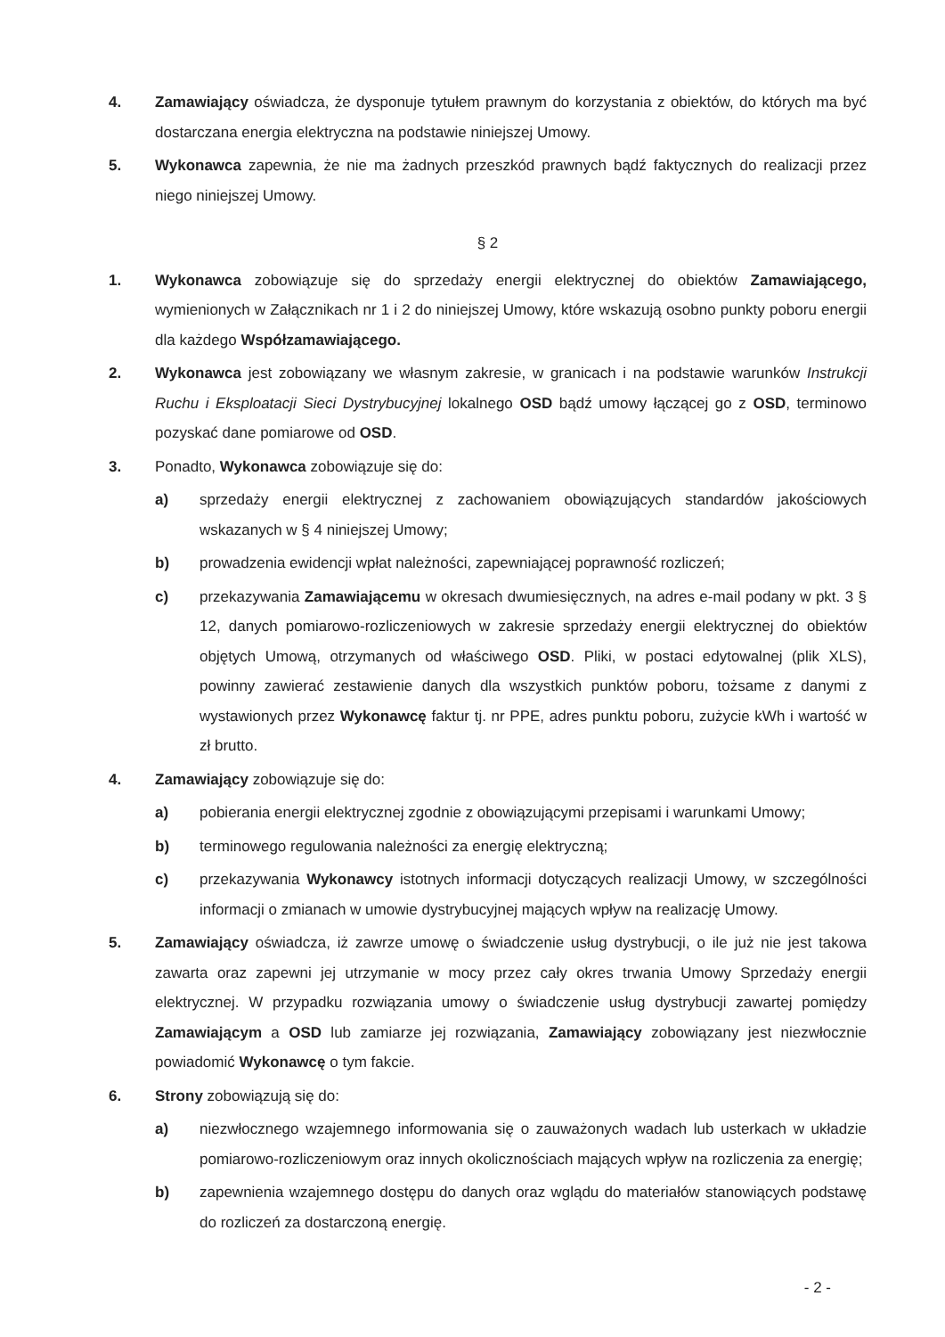4. Zamawiający oświadcza, że dysponuje tytułem prawnym do korzystania z obiektów, do których ma być dostarczana energia elektryczna na podstawie niniejszej Umowy.
5. Wykonawca zapewnia, że nie ma żadnych przeszkód prawnych bądź faktycznych do realizacji przez niego niniejszej Umowy.
§ 2
1. Wykonawca zobowiązuje się do sprzedaży energii elektrycznej do obiektów Zamawiającego, wymienionych w Załącznikach nr 1 i 2 do niniejszej Umowy, które wskazują osobno punkty poboru energii dla każdego Współzamawiającego.
2. Wykonawca jest zobowiązany we własnym zakresie, w granicach i na podstawie warunków Instrukcji Ruchu i Eksploatacji Sieci Dystrybucyjnej lokalnego OSD bądź umowy łączącej go z OSD, terminowo pozyskać dane pomiarowe od OSD.
3. Ponadto, Wykonawca zobowiązuje się do:
a) sprzedaży energii elektrycznej z zachowaniem obowiązujących standardów jakościowych wskazanych w § 4 niniejszej Umowy;
b) prowadzenia ewidencji wpłat należności, zapewniającej poprawność rozliczeń;
c) przekazywania Zamawiającemu w okresach dwumiesięcznych, na adres e-mail podany w pkt. 3 § 12, danych pomiarowo-rozliczeniowych w zakresie sprzedaży energii elektrycznej do obiektów objętych Umową, otrzymanych od właściwego OSD. Pliki, w postaci edytowalnej (plik XLS), powinny zawierać zestawienie danych dla wszystkich punktów poboru, tożsame z danymi z wystawionych przez Wykonawcę faktur tj. nr PPE, adres punktu poboru, zużycie kWh i wartość w zł brutto.
4. Zamawiający zobowiązuje się do:
a) pobierania energii elektrycznej zgodnie z obowiązującymi przepisami i warunkami Umowy;
b) terminowego regulowania należności za energię elektryczną;
c) przekazywania Wykonawcy istotnych informacji dotyczących realizacji Umowy, w szczególności informacji o zmianach w umowie dystrybucyjnej mających wpływ na realizację Umowy.
5. Zamawiający oświadcza, iż zawrze umowę o świadczenie usług dystrybucji, o ile już nie jest takowa zawarta oraz zapewni jej utrzymanie w mocy przez cały okres trwania Umowy Sprzedaży energii elektrycznej. W przypadku rozwiązania umowy o świadczenie usług dystrybucji zawartej pomiędzy Zamawiającym a OSD lub zamiarze jej rozwiązania, Zamawiający zobowiązany jest niezwłocznie powiadomić Wykonawcę o tym fakcie.
6. Strony zobowiązują się do:
a) niezwłocznego wzajemnego informowania się o zauważonych wadach lub usterkach w układzie pomiarowo-rozliczeniowym oraz innych okolicznościach mających wpływ na rozliczenia za energię;
b) zapewnienia wzajemnego dostępu do danych oraz wglądu do materiałów stanowiących podstawę do rozliczeń za dostarczoną energię.
- 2 -